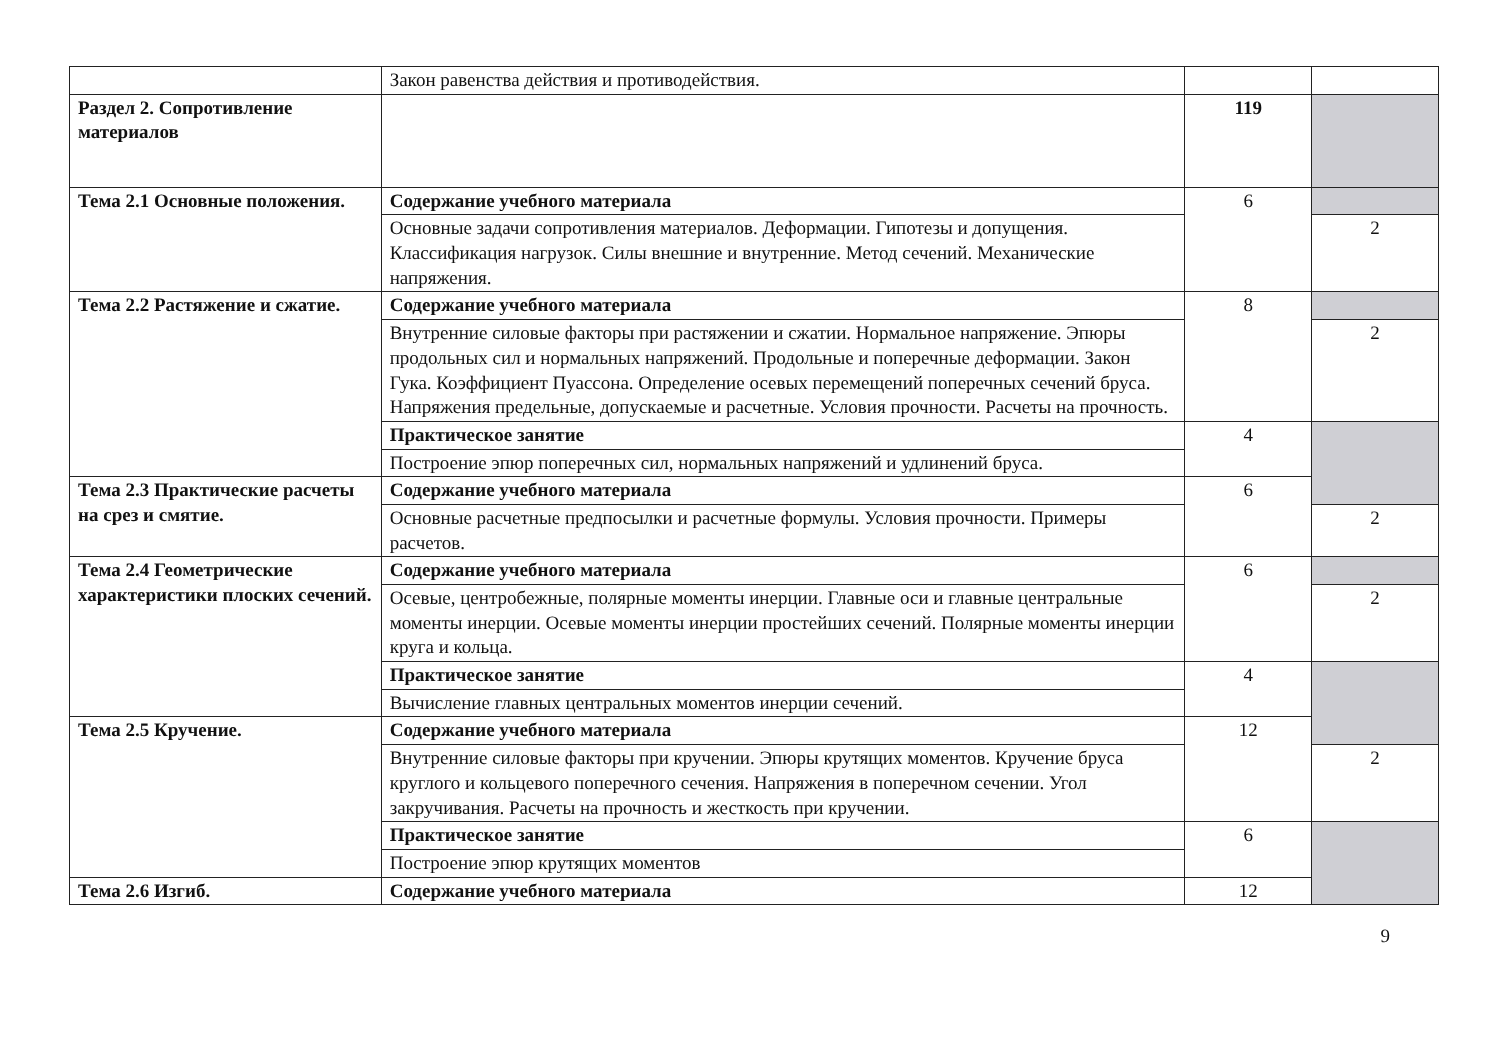| | Закон равенства действия и противодействия. | | |
| Раздел 2. Сопротивление материалов | | 119 | |
| Тема 2.1 Основные положения. | Содержание учебного материала | 6 | |
| | Основные задачи сопротивления материалов. Деформации. Гипотезы и допущения. Классификация нагрузок. Силы внешние и внутренние. Метод сечений. Механические напряжения. | | 2 |
| Тема 2.2 Растяжение и сжатие. | Содержание учебного материала | 8 | |
| | Внутренние силовые факторы при растяжении и сжатии. Нормальное напряжение. Эпюры продольных сил и нормальных напряжений. Продольные и поперечные деформации. Закон Гука. Коэффициент Пуассона. Определение осевых перемещений поперечных сечений бруса. Напряжения предельные, допускаемые и расчетные. Условия прочности. Расчеты на прочность. | | 2 |
| | Практическое занятие | 4 | |
| | Построение эпюр поперечных сил, нормальных напряжений и удлинений бруса. | | |
| Тема 2.3 Практические расчеты на срез и смятие. | Содержание учебного материала | 6 | |
| | Основные расчетные предпосылки и расчетные формулы. Условия прочности. Примеры расчетов. | | 2 |
| Тема 2.4 Геометрические характеристики плоских сечений. | Содержание учебного материала | 6 | |
| | Осевые, центробежные, полярные моменты инерции. Главные оси и главные центральные моменты инерции. Осевые моменты инерции простейших сечений. Полярные моменты инерции круга и кольца. | | 2 |
| | Практическое занятие | 4 | |
| | Вычисление главных центральных моментов инерции сечений. | | |
| Тема 2.5 Кручение. | Содержание учебного материала | 12 | |
| | Внутренние силовые факторы при кручении. Эпюры крутящих моментов. Кручение бруса круглого и кольцевого поперечного сечения. Напряжения в поперечном сечении. Угол закручивания. Расчеты на прочность и жесткость при кручении. | | 2 |
| | Практическое занятие | 6 | |
| | Построение эпюр крутящих моментов | | |
| Тема 2.6 Изгиб. | Содержание учебного материала | 12 | |
9